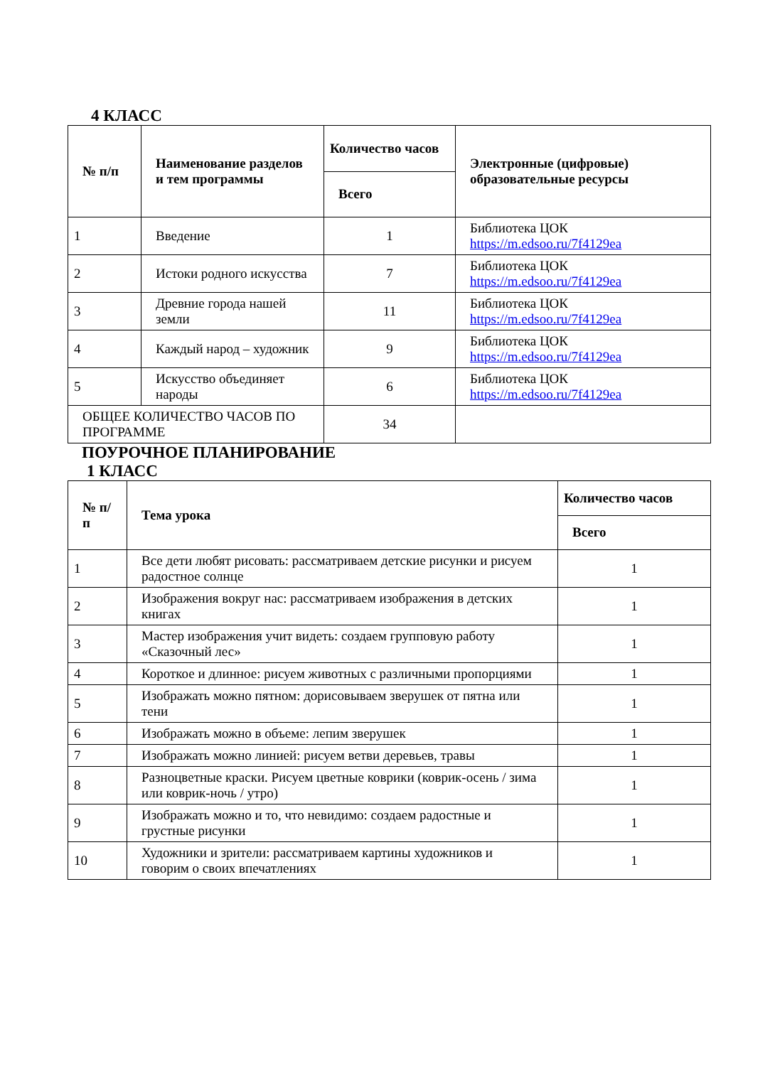4 КЛАСС
| № п/п | Наименование разделов и тем программы | Количество часов | Электронные (цифровые) образовательные ресурсы |
| --- | --- | --- | --- |
| | | Всего | |
| 1 | Введение | 1 | Библиотека ЦОК https://m.edsoo.ru/7f4129ea |
| 2 | Истоки родного искусства | 7 | Библиотека ЦОК https://m.edsoo.ru/7f4129ea |
| 3 | Древние города нашей земли | 11 | Библиотека ЦОК https://m.edsoo.ru/7f4129ea |
| 4 | Каждый народ – художник | 9 | Библиотека ЦОК https://m.edsoo.ru/7f4129ea |
| 5 | Искусство объединяет народы | 6 | Библиотека ЦОК https://m.edsoo.ru/7f4129ea |
| ОБЩЕЕ КОЛИЧЕСТВО ЧАСОВ ПО ПРОГРАММЕ | | 34 | |
ПОУРОЧНОЕ ПЛАНИРОВАНИЕ
1 КЛАСС
| № п/п | Тема урока | Количество часов |
| --- | --- | --- |
| | | Всего |
| 1 | Все дети любят рисовать: рассматриваем детские рисунки и рисуем радостное солнце | 1 |
| 2 | Изображения вокруг нас: рассматриваем изображения в детских книгах | 1 |
| 3 | Мастер изображения учит видеть: создаем групповую работу «Сказочный лес» | 1 |
| 4 | Короткое и длинное: рисуем животных с различными пропорциями | 1 |
| 5 | Изображать можно пятном: дорисовываем зверушек от пятна или тени | 1 |
| 6 | Изображать можно в объеме: лепим зверушек | 1 |
| 7 | Изображать можно линией: рисуем ветви деревьев, травы | 1 |
| 8 | Разноцветные краски. Рисуем цветные коврики (коврик-осень / зима или коврик-ночь / утро) | 1 |
| 9 | Изображать можно и то, что невидимо: создаем радостные и грустные рисунки | 1 |
| 10 | Художники и зрители: рассматриваем картины художников и говорим о своих впечатлениях | 1 |